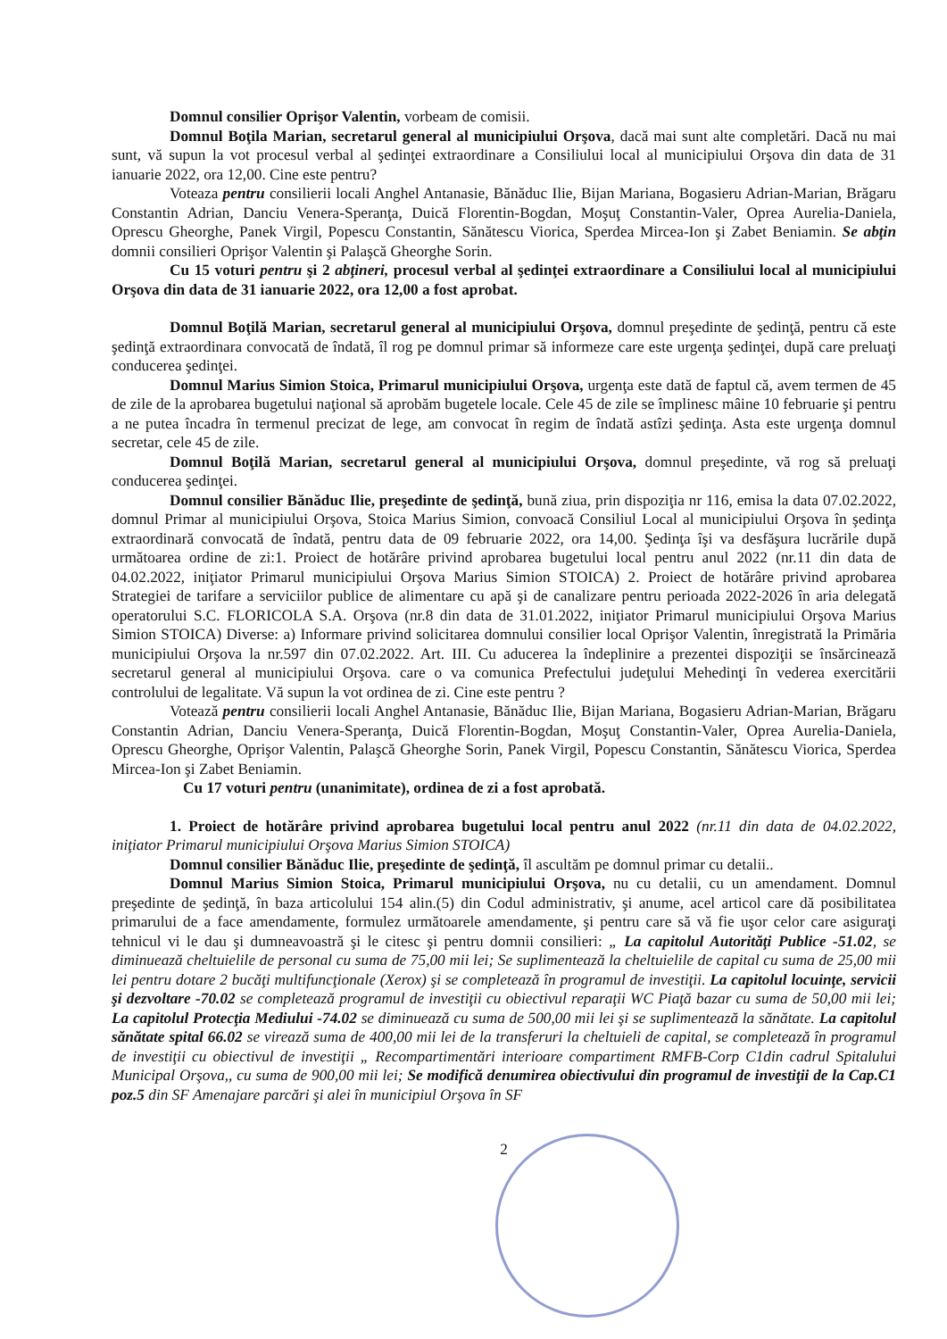Domnul consilier Oprişor Valentin, vorbeam de comisii.
Domnul Boţila Marian, secretarul general al municipiului Orşova, dacă mai sunt alte completări. Dacă nu mai sunt, vă supun la vot procesul verbal al şedinţei extraordinare a Consiliului local al municipiului Orşova din data de 31 ianuarie 2022, ora 12,00. Cine este pentru?
Voteaza pentru consilierii locali Anghel Antanasie, Bănăduc Ilie, Bijan Mariana, Bogasieru Adrian-Marian, Brăgaru Constantin Adrian, Danciu Venera-Speranţa, Duică Florentin-Bogdan, Moşuţ Constantin-Valer, Oprea Aurelia-Daniela, Oprescu Gheorghe, Panek Virgil, Popescu Constantin, Sănătescu Viorica, Sperdea Mircea-Ion şi Zabet Beniamin. Se abţin domnii consilieri Oprişor Valentin şi Palaşcă Gheorghe Sorin.
Cu 15 voturi pentru şi 2 abţineri, procesul verbal al şedinţei extraordinare a Consiliului local al municipiului Orşova din data de 31 ianuarie 2022, ora 12,00 a fost aprobat.
Domnul Boţilă Marian, secretarul general al municipiului Orşova, domnul preşedinte de şedinţă, pentru că este şedinţă extraordinara convocată de îndată, îl rog pe domnul primar să informeze care este urgenţa şedinţei, după care preluaţi conducerea şedinţei.
Domnul Marius Simion Stoica, Primarul municipiului Orşova, urgenţa este dată de faptul că, avem termen de 45 de zile de la aprobarea bugetului naţional să aprobăm bugetele locale. Cele 45 de zile se împlinesc mâine 10 februarie şi pentru a ne putea încadra în termenul precizat de lege, am convocat în regim de îndată astîzi şedinţa. Asta este urgenţa domnul secretar, cele 45 de zile.
Domnul Boţilă Marian, secretarul general al municipiului Orşova, domnul preşedinte, vă rog să preluaţi conducerea şedinţei.
Domnul consilier Bănăduc Ilie, preşedinte de şedinţă, bună ziua, prin dispoziţia nr 116, emisa la data 07.02.2022, domnul Primar al municipiului Orşova, Stoica Marius Simion, convoacă Consiliul Local al municipiului Orşova în şedinţa extraordinară convocată de îndată, pentru data de 09 februarie 2022, ora 14,00. Şedinţa îşi va desfăşura lucrările după următoarea ordine de zi:1. Proiect de hotărâre privind aprobarea bugetului local pentru anul 2022 (nr.11 din data de 04.02.2022, iniţiator Primarul municipiului Orşova Marius Simion STOICA) 2. Proiect de hotărâre privind aprobarea Strategiei de tarifare a serviciilor publice de alimentare cu apă şi de canalizare pentru perioada 2022-2026 în aria delegată operatorului S.C. FLORICOLA S.A. Orşova (nr.8 din data de 31.01.2022, iniţiator Primarul municipiului Orşova Marius Simion STOICA) Diverse: a) Informare privind solicitarea domnului consilier local Oprişor Valentin, înregistrată la Primăria municipiului Orşova la nr.597 din 07.02.2022. Art. III. Cu aducerea la îndeplinire a prezentei dispoziţii se însărcinează secretarul general al municipiului Orşova. care o va comunica Prefectului judeţului Mehedinţi în vederea exercitării controlului de legalitate. Vă supun la vot ordinea de zi. Cine este pentru ?
Votează pentru consilierii locali Anghel Antanasie, Bănăduc Ilie, Bijan Mariana, Bogasieru Adrian-Marian, Brăgaru Constantin Adrian, Danciu Venera-Speranţa, Duică Florentin-Bogdan, Moşuţ Constantin-Valer, Oprea Aurelia-Daniela, Oprescu Gheorghe, Oprişor Valentin, Palaşcă Gheorghe Sorin, Panek Virgil, Popescu Constantin, Sănătescu Viorica, Sperdea Mircea-Ion şi Zabet Beniamin.
Cu 17 voturi pentru (unanimitate), ordinea de zi a fost aprobată.
1. Proiect de hotărâre privind aprobarea bugetului local pentru anul 2022 (nr.11 din data de 04.02.2022, iniţiator Primarul municipiului Orşova Marius Simion STOICA)
Domnul consilier Bănăduc Ilie, preşedinte de şedinţă, îl ascultăm pe domnul primar cu detalii..
Domnul Marius Simion Stoica, Primarul municipiului Orşova, nu cu detalii, cu un amendament. Domnul preşedinte de şedinţă, în baza articolului 154 alin.(5) din Codul administrativ, şi anume, acel articol care dă posibilitatea primarului de a face amendamente, formulez următoarele amendamente, şi pentru care să vă fie uşor celor care asiguraţi tehnicul vi le dau şi dumneavoastră şi le citesc şi pentru domnii consilieri: „ La capitolul Autorităţi Publice -51.02, se diminuează cheltuielile de personal cu suma de 75,00 mii lei; Se suplimentează la cheltuielile de capital cu suma de 25,00 mii lei pentru dotare 2 bucăţi multifuncţionale (Xerox) şi se completează în programul de investiţii. La capitolul locuinţe, servicii şi dezvoltare -70.02 se completează programul de investiţii cu obiectivul reparaţii WC Piaţă bazar cu suma de 50,00 mii lei; La capitolul Protecţia Mediului -74.02 se diminuează cu suma de 500,00 mii lei şi se suplimentează la sănătate. La capitolul sănătate spital 66.02 se virează suma de 400,00 mii lei de la transferuri la cheltuieli de capital, se completează în programul de investiţii cu obiectivul de investiţii „ Recompartimentări interioare compartiment RMFB-Corp C1din cadrul Spitalului Municipal Orşova,, cu suma de 900,00 mii lei; Se modifică denumirea obiectivului din programul de investiţii de la Cap.C1 poz.5 din SF Amenajare parcări şi alei în municipiul Orşova în SF
2